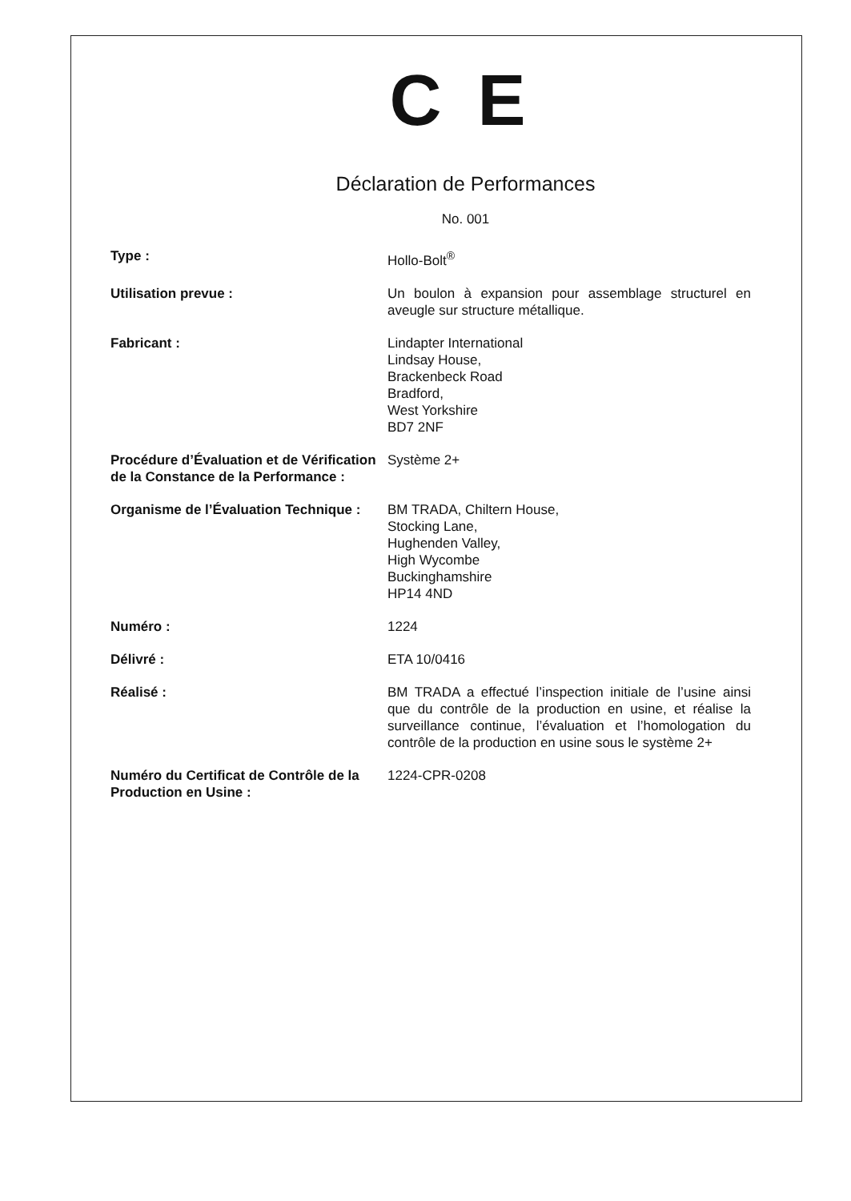C E
Déclaration de Performances
No. 001
Type : Hollo-Bolt<sup>®</sup>
Utilisation prevue : Un boulon à expansion pour assemblage structurel en aveugle sur structure métallique.
Fabricant : Lindapter International
Lindsay House,
Brackenbeck Road
Bradford,
West Yorkshire
BD7 2NF
Procédure d’Évaluation et de Vérification de la Constance de la Performance :
Système 2+
Organisme de l’Évaluation Technique :
BM TRADA, Chiltern House,
Stocking Lane,
Hughenden Valley,
High Wycombe
Buckinghamshire
HP14 4ND
Numéro : 1224
Délivré : ETA 10/0416
Réalisé : BM TRADA a effectué l’inspection initiale de l’usine ainsi que du contrôle de la production en usine, et réalise la surveillance continue, l’évaluation et l’homologation du contrôle de la production en usine sous le système 2+
Numéro du Certificat de Contrôle de la Production en Usine :
1224-CPR-0208